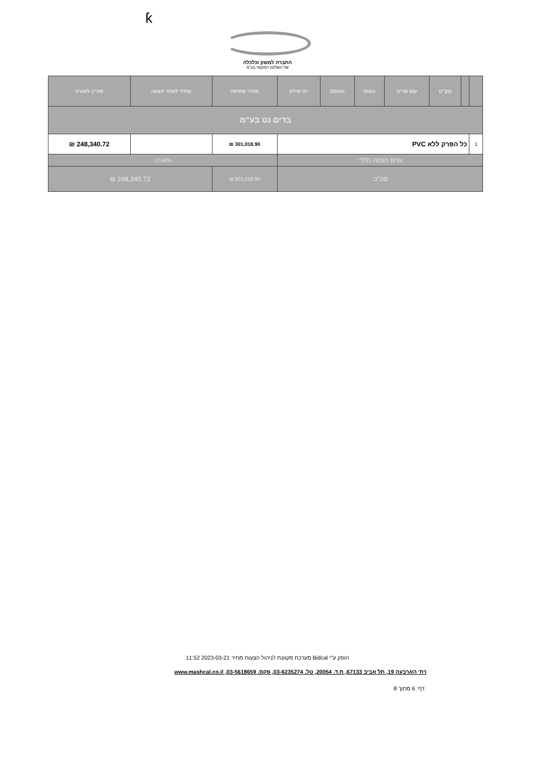ƙ
החברה למשק וכלכלה
של השלטון המקומי בע"מ
| | | מק"ט | שם פריט | כמות | כמות2 | יח' מידה | מחיר פתיחה | מחיר לאחר הצעה | סה"כ לשורה |
| --- | --- | --- | --- | --- | --- | --- | --- | --- | --- |
| בדים נט בע"מ | | | | | | | | | |
| 1 | כל הפרק ללא PVC | | | | | | 301,018.90 ₪ | | 248,340.72 ₪ |
| אחוז הנחה כללי: | | | | | | | 17.50% | | |
| סה"כ: | | | | | | | 301,018.90 ₪ | 248,340.72 ₪ | |
הופק ע"י Bidcal מערכת מקוונת לניהול הצעות מחיר 2023-03-21 11:52
רח' הארבעה 19, תל אביב 67133, ת.ד. 20054, טל. 03-6235274, פקס. 03-5618659, www.mashcal.co.il
דף: 6 מתוך 8